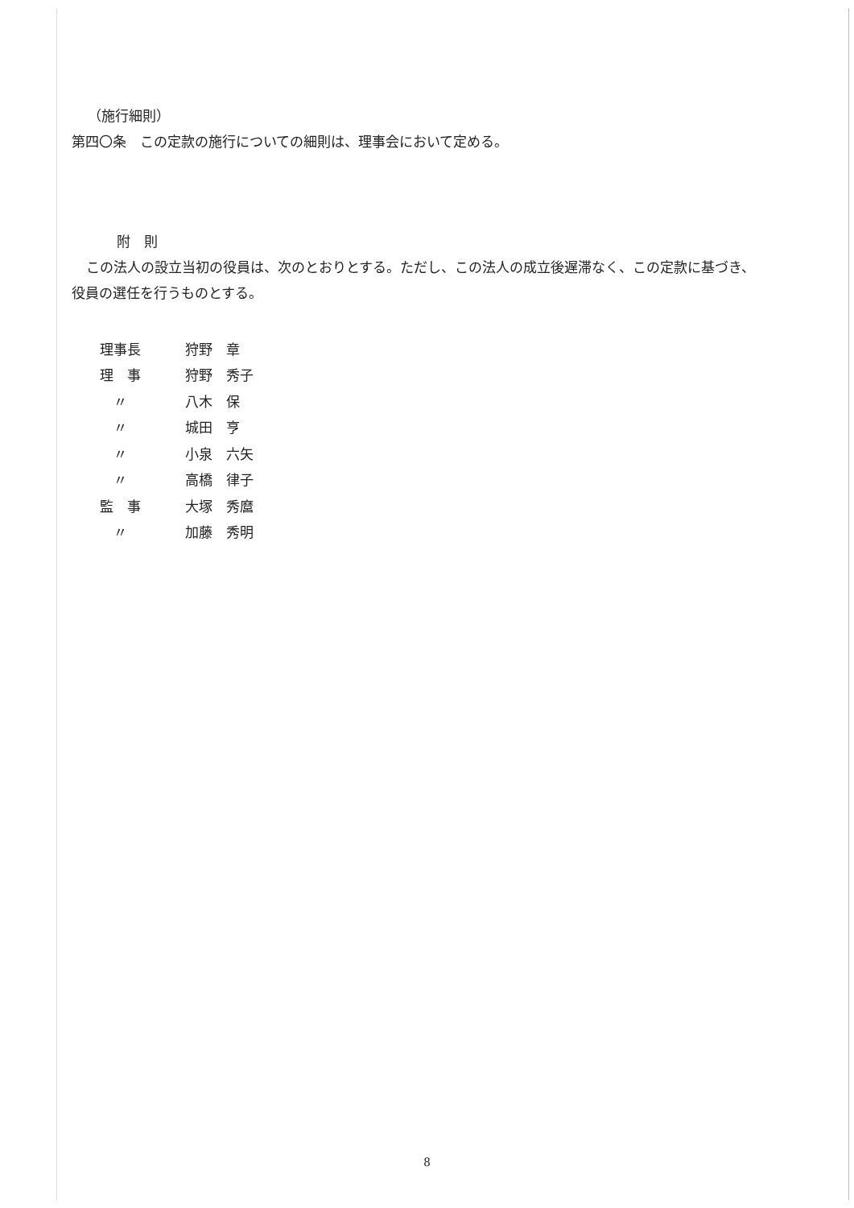（施行細則）
第四〇条　この定款の施行についての細則は、理事会において定める。
附　則
この法人の設立当初の役員は、次のとおりとする。ただし、この法人の成立後遅滞なく、この定款に基づき、役員の選任を行うものとする。
| 理事長 | 狩野 章 |
| 理 事 | 狩野 秀子 |
| 〃 | 八木 保 |
| 〃 | 城田 亨 |
| 〃 | 小泉 六矢 |
| 〃 | 高橋 律子 |
| 監 事 | 大塚 秀麿 |
| 〃 | 加藤 秀明 |
8